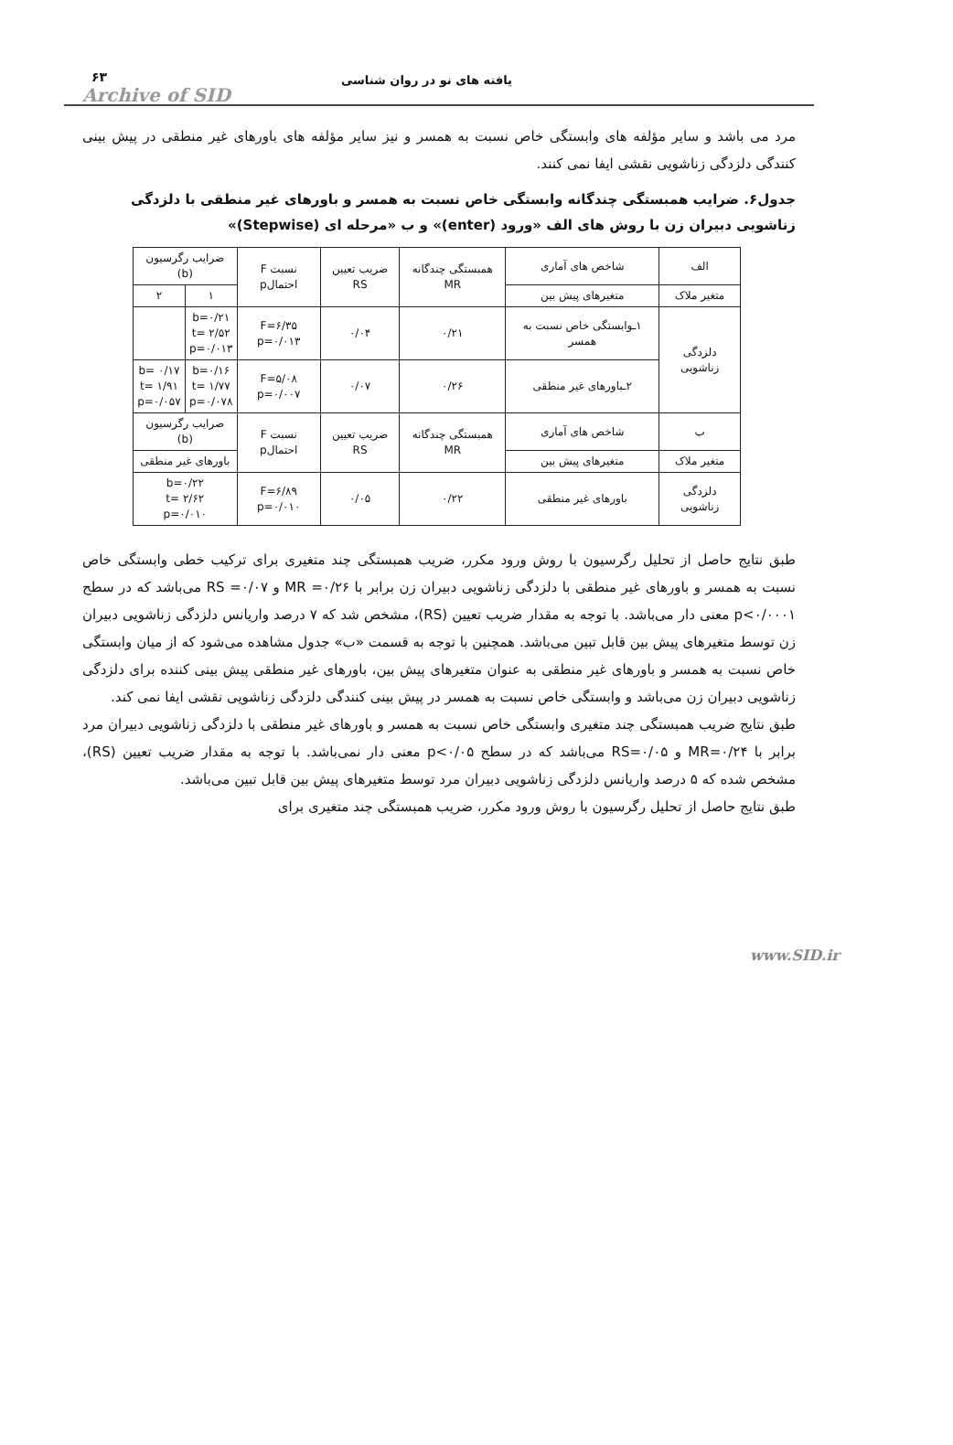یافته های نو در روان شناسی ۶۳
Archive of SID
مرد می باشد و سایر مؤلفه های وابستگی خاص نسبت به همسر و نیز سایر مؤلفه های باورهای غیر منطقی در پیش بینی کنندگی دلزدگی زناشویی نقشی ایفا نمی کنند.
جدول۶. ضرایب همبستگی چندگانه وابستگی خاص نسبت به همسر و باورهای غیر منطقی با دلزدگی زناشویی دبیران زن با روش های الف «ورود (enter)» و ب «مرحله ای (Stepwise)»
| الف | شاخص های آماری | همبستگی چندگانه MR | ضریب تعیین RS | نسبت F احتمالp | ضرایب رگرسیون (b) | |
| --- | --- | --- | --- | --- | --- | --- |
| متغیر ملاک | متغیرهای پیش بین | | | | ۱ | ۲ |
| دلزدگی زناشویی | ۱ـوابستگی خاص نسبت به همسر | ۰/۲۱ | ۰/۰۴ | F=۶/۳۵ p=۰/۰۱۳ | b=۰/۲۱ t= ۲/۵۲ p=۰/۰۱۳ | |
| | ۲ـباورهای غیر منطقی | ۰/۲۶ | ۰/۰۷ | F=۵/۰۸ p=۰/۰۰۷ | b=۰/۱۶ t= ۱/۷۷ p=۰/۰۷۸ | b= ۰/۱۷ t= ۱/۹۱ p=۰/۰۵۷ |
| ب | شاخص های آماری | همبستگی چندگانه MR | ضریب تعیین RS | نسبت F احتمالp | ضرایب رگرسیون (b) | |
| متغیر ملاک | متغیرهای پیش بین | | | | باورهای غیر منطقی | |
| دلزدگی زناشویی | باورهای غیر منطقی | ۰/۲۲ | ۰/۰۵ | F=۶/۸۹ p=۰/۰۱۰ | b=۰/۲۲ t= ۲/۶۲ p=۰/۰۱۰ | |
طبق نتایج حاصل از تحلیل رگرسیون با روش ورود مکرر، ضریب همبستگی چند متغیری برای ترکیب خطی وابستگی خاص نسبت به همسر و باورهای غیر منطقی با دلزدگی زناشویی دبیران زن برابر با MR =۰/۲۶ و RS =۰/۰۷ می‌باشد که در سطح p<۰/۰۰۰۱ معنی دار می‌باشد. با توجه به مقدار ضریب تعیین (RS)، مشخص شد که ۷ درصد واریانس دلزدگی زناشویی دبیران زن توسط متغیرهای پیش بین قابل تبین می‌باشد. همچنین با توجه به قسمت «ب» جدول مشاهده می‌شود که از میان وابستگی خاص نسبت به همسر و باورهای غیر منطقی به عنوان متغیرهای پیش بین، باورهای غیر منطقی پیش بینی کننده برای دلزدگی زناشویی دبیران زن می‌باشد و وابستگی خاص نسبت به همسر در پیش بینی کنندگی دلزدگی زناشویی نقشی ایفا نمی کند.
طبق نتایج ضریب همبستگی چند متغیری وابستگی خاص نسبت به همسر و باورهای غیر منطقی با دلزدگی زناشویی دبیران مرد برابر با MR=۰/۲۴ و RS=۰/۰۵ می‌باشد که در سطح p<۰/۰۵ معنی دار نمی‌باشد. با توجه به مقدار ضریب تعیین (RS)، مشخص شده که ۵ درصد واریانس دلزدگی زناشویی دبیران مرد توسط متغیرهای پیش بین قابل تبین می‌باشد.
طبق نتایج حاصل از تحلیل رگرسیون با روش ورود مکرر، ضریب همبستگی چند متغیری برای
www.SID.ir